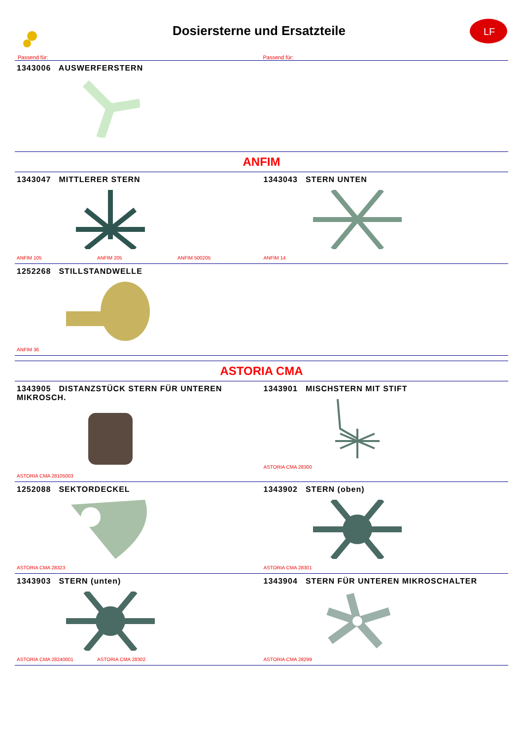Dosiersterne und Ersatzteile
LF
Passend für: Passend für:
1343006 AUSWERFERSTERN
ANFIM
1343047 MITTLERER STERN
ANFIM 105 ANFIM 205 ANFIM 500205
1343043 STERN UNTEN
ANFIM 14
1252268 STILLSTANDWELLE
ANFIM 36
ASTORIA CMA
1343905 DISTANZSTÜCK STERN FÜR UNTEREN MIKROSCH.
ASTORIA CMA 28105003
1343901 MISCHSTERN MIT STIFT
ASTORIA CMA 28300
1252088 SEKTORDECKEL
ASTORIA CMA 28323
1343902 STERN (oben)
ASTORIA CMA 28301
1343903 STERN (unten)
ASTORIA CMA 28240001 ASTORIA CMA 28302
1343904 STERN FÜR UNTEREN MIKROSCHALTER
ASTORIA CMA 28299